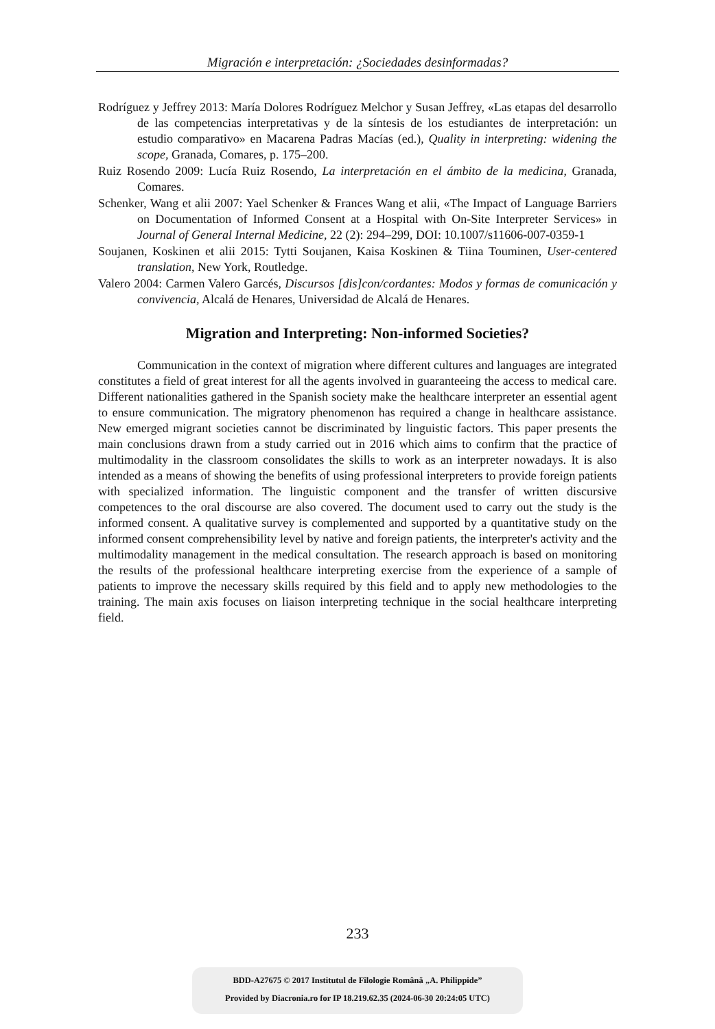Migración e interpretación: ¿Sociedades desinformadas?
Rodríguez y Jeffrey 2013: María Dolores Rodríguez Melchor y Susan Jeffrey, «Las etapas del desarrollo de las competencias interpretativas y de la síntesis de los estudiantes de interpretación: un estudio comparativo» en Macarena Padras Macías (ed.), Quality in interpreting: widening the scope, Granada, Comares, p. 175–200.
Ruiz Rosendo 2009: Lucía Ruiz Rosendo, La interpretación en el ámbito de la medicina, Granada, Comares.
Schenker, Wang et alii 2007: Yael Schenker & Frances Wang et alii, «The Impact of Language Barriers on Documentation of Informed Consent at a Hospital with On-Site Interpreter Services» in Journal of General Internal Medicine, 22 (2): 294–299, DOI: 10.1007/s11606-007-0359-1
Soujanen, Koskinen et alii 2015: Tytti Soujanen, Kaisa Koskinen & Tiina Touminen, User-centered translation, New York, Routledge.
Valero 2004: Carmen Valero Garcés, Discursos [dis]con/cordantes: Modos y formas de comunicación y convivencia, Alcalá de Henares, Universidad de Alcalá de Henares.
Migration and Interpreting: Non-informed Societies?
Communication in the context of migration where different cultures and languages are integrated constitutes a field of great interest for all the agents involved in guaranteeing the access to medical care. Different nationalities gathered in the Spanish society make the healthcare interpreter an essential agent to ensure communication. The migratory phenomenon has required a change in healthcare assistance. New emerged migrant societies cannot be discriminated by linguistic factors. This paper presents the main conclusions drawn from a study carried out in 2016 which aims to confirm that the practice of multimodality in the classroom consolidates the skills to work as an interpreter nowadays. It is also intended as a means of showing the benefits of using professional interpreters to provide foreign patients with specialized information. The linguistic component and the transfer of written discursive competences to the oral discourse are also covered. The document used to carry out the study is the informed consent. A qualitative survey is complemented and supported by a quantitative study on the informed consent comprehensibility level by native and foreign patients, the interpreter's activity and the multimodality management in the medical consultation. The research approach is based on monitoring the results of the professional healthcare interpreting exercise from the experience of a sample of patients to improve the necessary skills required by this field and to apply new methodologies to the training. The main axis focuses on liaison interpreting technique in the social healthcare interpreting field.
233
BDD-A27675 © 2017 Institutul de Filologie Română „A. Philippide”
Provided by Diacronia.ro for IP 18.219.62.35 (2024-06-30 20:24:05 UTC)